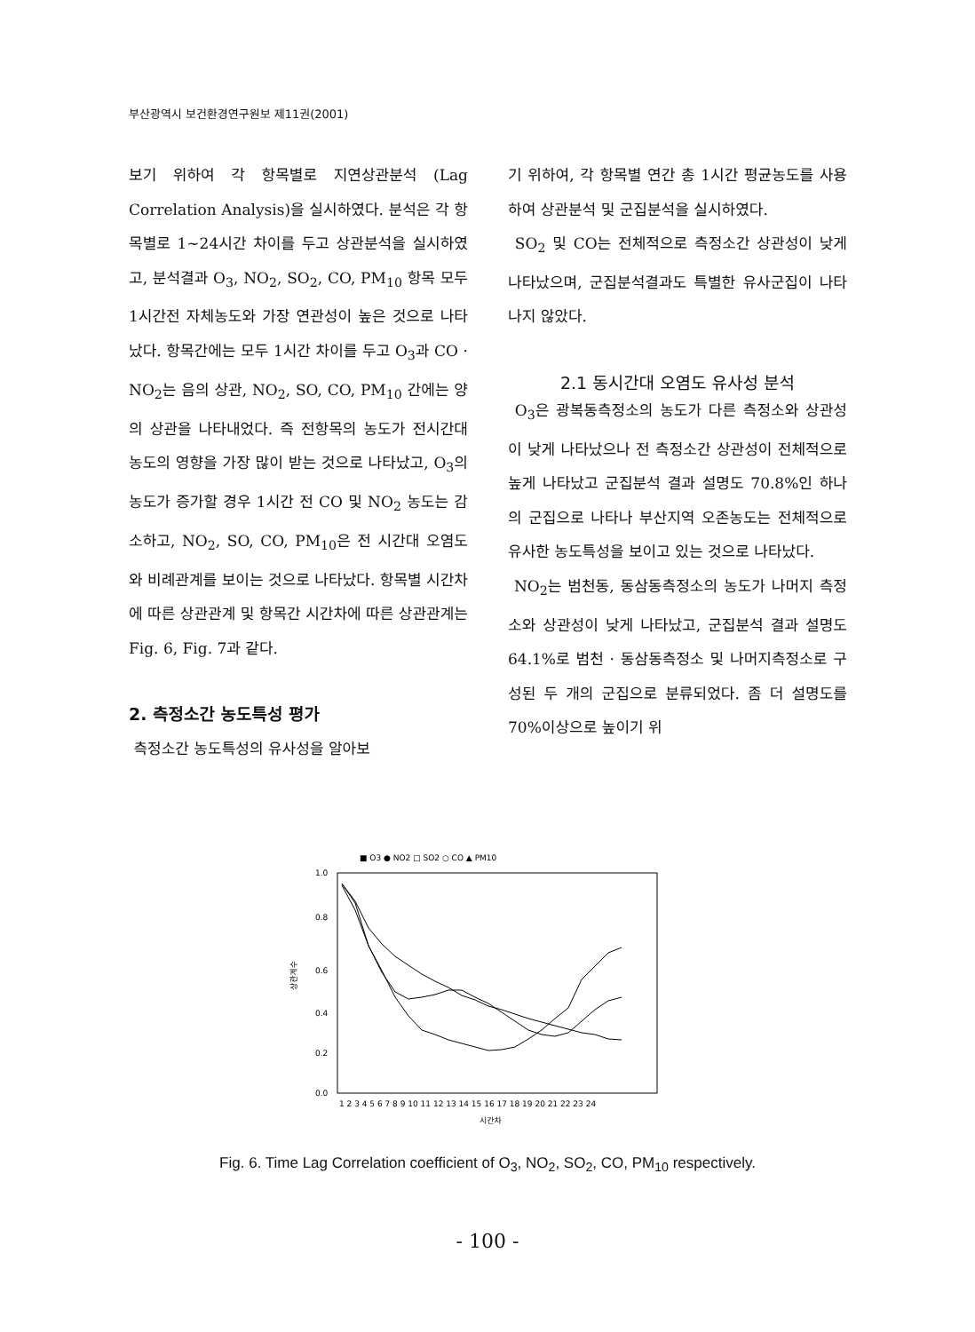부산광역시 보건환경연구원보 제11권(2001)
보기 위하여 각 항목별로 지연상관분석 (Lag Correlation Analysis)을 실시하였다. 분석은 각 항목별로 1~24시간 차이를 두고 상관분석을 실시하였고, 분석결과 O<sub>3</sub>, NO<sub>2</sub>, SO<sub>2</sub>, CO, PM<sub>10</sub> 항목 모두 1시간전 자체농도와 가장 연관성이 높은 것으로 나타났다. 항목간에는 모두 1시간 차이를 두고 O<sub>3</sub>과 CO · NO<sub>2</sub>는 음의 상관, NO<sub>2</sub>, SO, CO, PM<sub>10</sub> 간에는 양의 상관을 나타내었다. 즉 전항목의 농도가 전시간대 농도의 영향을 가장 많이 받는 것으로 나타났고, O<sub>3</sub>의 농도가 증가할 경우 1시간 전 CO 및 NO<sub>2</sub> 농도는 감소하고, NO<sub>2</sub>, SO, CO, PM<sub>10</sub>은 전 시간대 오염도와 비례관계를 보이는 것으로 나타났다. 항목별 시간차에 따른 상관관계 및 항목간 시간차에 따른 상관관계는 Fig. 6, Fig. 7과 같다.
2. 측정소간 농도특성 평가
측정소간 농도특성의 유사성을 알아보
기 위하여, 각 항목별 연간 총 1시간 평균농도를 사용하여 상관분석 및 군집분석을 실시하였다.
SO<sub>2</sub> 및 CO는 전체적으로 측정소간 상관성이 낮게 나타났으며, 군집분석결과도 특별한 유사군집이 나타나지 않았다.
2.1 동시간대 오염도 유사성 분석
O<sub>3</sub>은 광복동측정소의 농도가 다른 측정소와 상관성이 낮게 나타났으나 전 측정소간 상관성이 전체적으로 높게 나타났고 군집분석 결과 설명도 70.8%인 하나의 군집으로 나타나 부산지역 오존농도는 전체적으로 유사한 농도특성을 보이고 있는 것으로 나타났다.
NO<sub>2</sub>는 범천동, 동삼동측정소의 농도가 나머지 측정소와 상관성이 낮게 나타났고, 군집분석 결과 설명도 64.1%로 범천 · 동삼동측정소 및 나머지측정소로 구성된 두 개의 군집으로 분류되었다. 좀 더 설명도를 70%이상으로 높이기 위
■ O3 ● NO2 □ SO2 ○ CO ▲ PM10
1.0
0.8
0.6
0.4
0.2
0.0
상관계수
1 2 3 4 5 6 7 8 9 10 11 12 13 14 15 16 17 18 19 20 21 22 23 24
시간차
Fig. 6. Time Lag Correlation coefficient of O<sub>3</sub>, NO<sub>2</sub>, SO<sub>2</sub>, CO, PM<sub>10</sub> respectively.
- 100 -